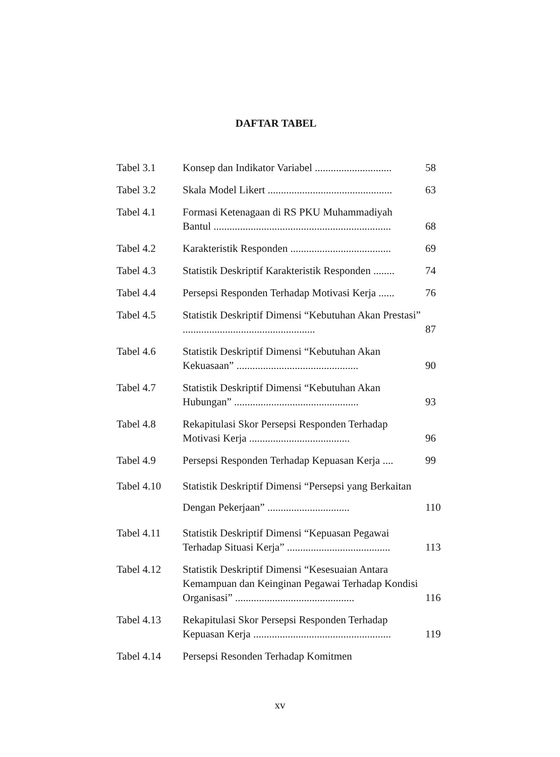DAFTAR TABEL
Tabel 3.1 Konsep dan Indikator Variabel .............................
58
Tabel 3.2 Skala Model Likert ...............................................
63
Tabel 4.1 Formasi Ketenagaan di RS PKU Muhammadiyah Bantul ...................................................................
68
Tabel 4.2 Karakteristik Responden ......................................
69
Tabel 4.3 Statistik Deskriptif Karakteristik Responden ........
74
Tabel 4.4 Persepsi Responden Terhadap Motivasi Kerja ......
76
Tabel 4.5 Statistik Deskriptif Dimensi “Kebutuhan Akan Prestasi” ..................................................
87
Tabel 4.6 Statistik Deskriptif Dimensi “Kebutuhan Akan Kekuasaan” ..............................................
90
Tabel 4.7 Statistik Deskriptif Dimensi “Kebutuhan Akan Hubungan” ...............................................
93
Tabel 4.8 Rekapitulasi Skor Persepsi Responden Terhadap Motivasi Kerja ......................................
96
Tabel 4.9 Persepsi Responden Terhadap Kepuasan Kerja ....
99
Tabel 4.10 Statistik Deskriptif Dimensi “Persepsi yang Berkaitan Dengan Pekerjaan” ...............................
110
Tabel 4.11 Statistik Deskriptif Dimensi “Kepuasan Pegawai Terhadap Situasi Kerja” .......................................
113
Tabel 4.12 Statistik Deskriptif Dimensi “Kesesuaian Antara Kemampuan dan Keinginan Pegawai Terhadap Kondisi Organisasi” .............................................
116
Tabel 4.13 Rekapitulasi Skor Persepsi Responden Terhadap Kepuasan Kerja ....................................................
119
Tabel 4.14 Persepsi Resonden Terhadap Komitmen
xv